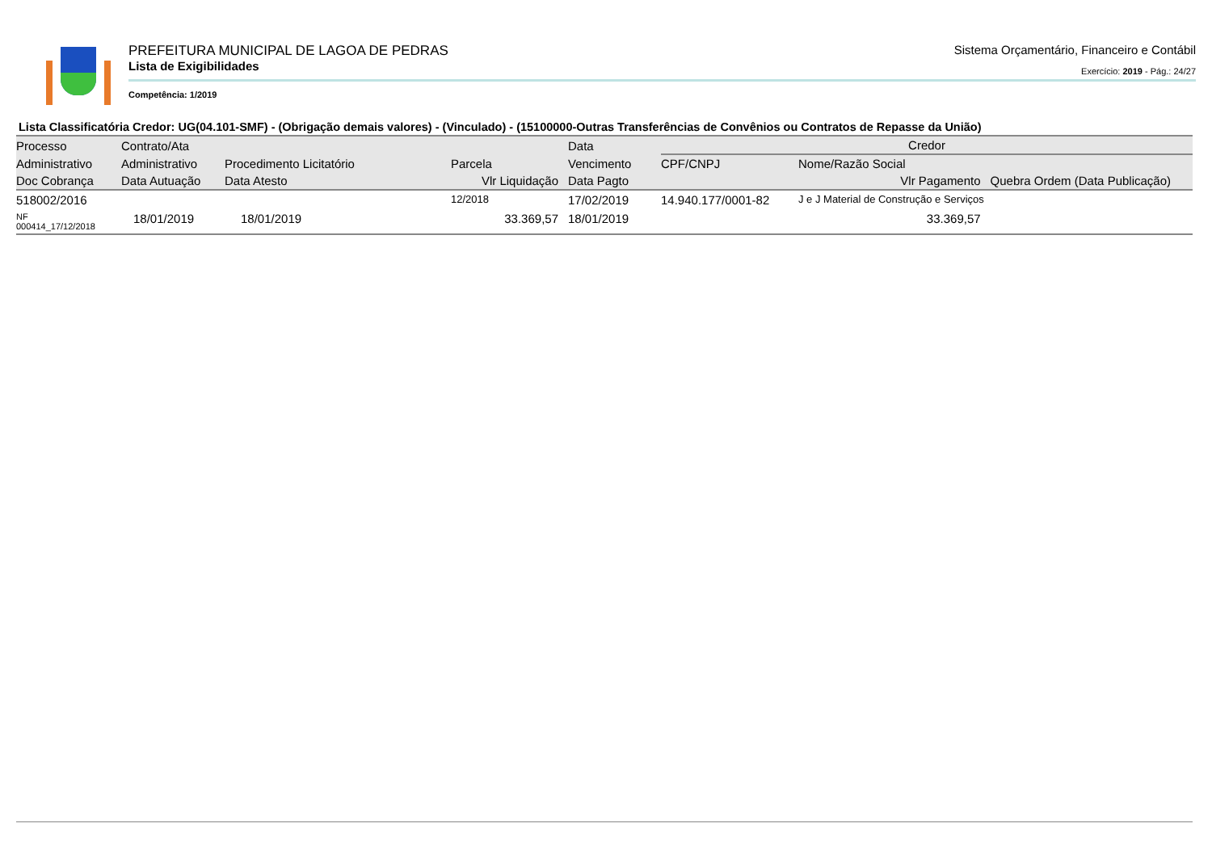PREFEITURA MUNICIPAL DE LAGOA DE PEDRAS
Sistema Orçamentário, Financeiro e Contábil
Lista de Exigibilidades
Exercício: 2019 - Pág.: 24/27
Competência: 1/2019
Lista Classificatória Credor: UG(04.101-SMF) - (Obrigação demais valores) - (Vinculado) - (15100000-Outras Transferências de Convênios ou Contratos de Repasse da União)
| Processo | Contrato/Ata | | | Data | Credor | | |
| --- | --- | --- | --- | --- | --- | --- | --- |
| Administrativo | Administrativo | Procedimento Licitatório | Parcela | Vencimento | CPF/CNPJ | Nome/Razão Social | |
| Doc Cobrança | Data Autuação | Data Atesto | Vlr Liquidação | Data Pagto | Vlr Pagamento | | Quebra Ordem (Data Publicação) |
| 518002/2016 | | | 12/2018 | 17/02/2019 | 14.940.177/0001-82 | J e J Material de Construção e Serviços | |
| NF 000414_17/12/2018 | 18/01/2019 | 18/01/2019 | 33.369,57 | 18/01/2019 | 33.369,57 | | |